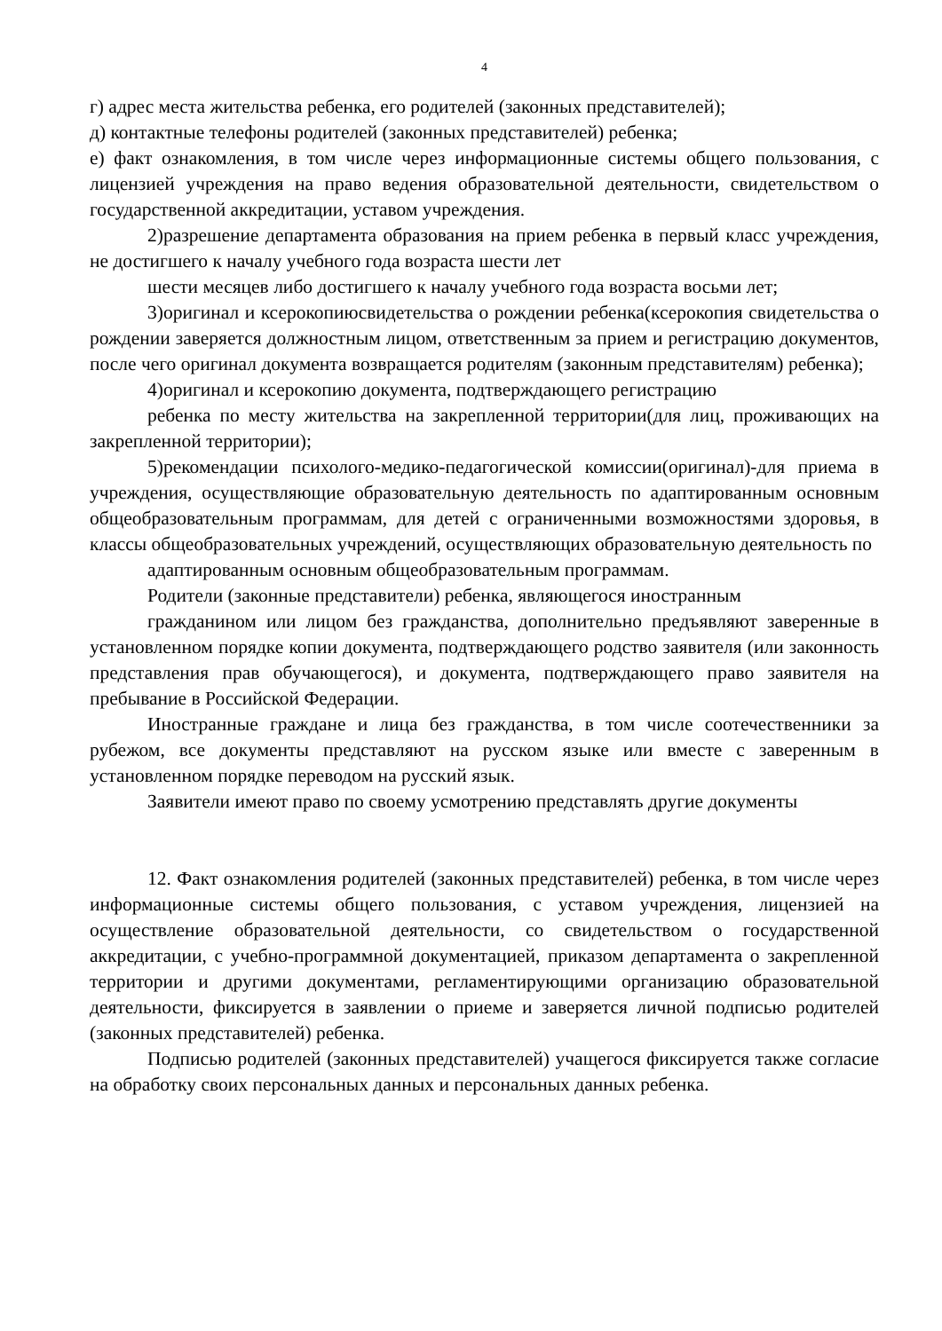4
г) адрес места жительства ребенка, его родителей (законных представителей);
д) контактные телефоны родителей (законных представителей) ребенка;
е) факт ознакомления, в том числе через информационные системы общего пользования, с лицензией учреждения на право ведения образовательной деятельности, свидетельством о государственной аккредитации, уставом учреждения.
2)разрешение департамента образования на прием ребенка в первый класс учреждения, не достигшего к началу учебного года возраста шести лет
шести месяцев либо достигшего к началу учебного года возраста восьми лет;
3)оригинал и ксерокопиюсвидетельства о рождении ребенка(ксерокопия свидетельства о рождении заверяется должностным лицом, ответственным за прием и регистрацию документов, после чего оригинал документа возвращается родителям (законным представителям) ребенка);
4)оригинал и ксерокопию документа, подтверждающего регистрацию
ребенка по месту жительства на закрепленной территории(для лиц, проживающих на закрепленной территории);
5)рекомендации психолого-медико-педагогической комиссии(оригинал)-для приема в учреждения, осуществляющие образовательную деятельность по адаптированным основным общеобразовательным программам, для детей с ограниченными возможностями здоровья, в классы общеобразовательных учреждений, осуществляющих образовательную деятельность по
адаптированным основным общеобразовательным программам.
Родители (законные представители) ребенка, являющегося иностранным
гражданином или лицом без гражданства, дополнительно предъявляют заверенные в установленном порядке копии документа, подтверждающего родство заявителя (или законность представления прав обучающегося), и документа, подтверждающего право заявителя на пребывание в Российской Федерации.
Иностранные граждане и лица без гражданства, в том числе соотечественники за рубежом, все документы представляют на русском языке или вместе с заверенным в установленном порядке переводом на русский язык.
Заявители имеют право по своему усмотрению представлять другие документы
12. Факт ознакомления родителей (законных представителей) ребенка, в том числе через информационные системы общего пользования, с уставом учреждения, лицензией на осуществление образовательной деятельности, со свидетельством о государственной аккредитации, с учебно-программной документацией, приказом департамента о закрепленной территории и другими документами, регламентирующими организацию образовательной деятельности, фиксируется в заявлении о приеме и заверяется личной подписью родителей (законных представителей) ребенка.
Подписью родителей (законных представителей) учащегося фиксируется также согласие на обработку своих персональных данных и персональных данных ребенка.